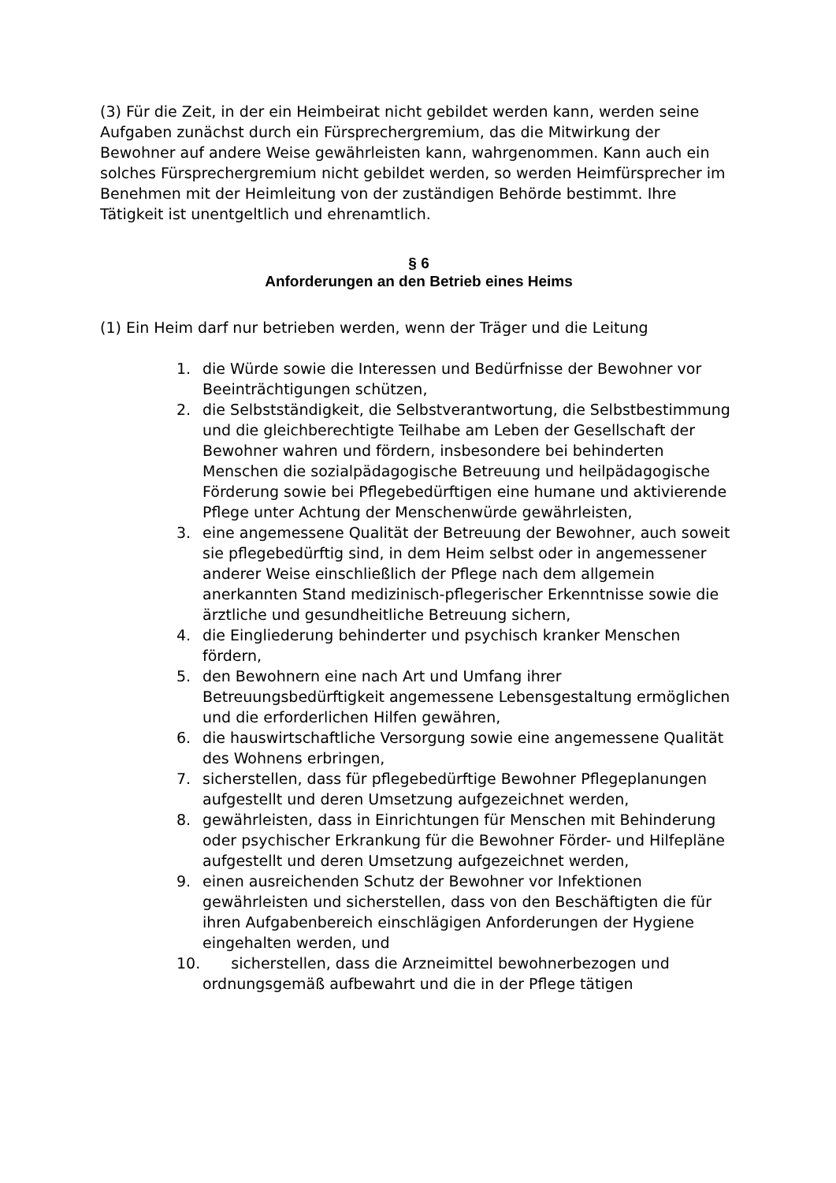(3) Für die Zeit, in der ein Heimbeirat nicht gebildet werden kann, werden seine Aufgaben zunächst durch ein Fürsprechergremium, das die Mitwirkung der Bewohner auf andere Weise gewährleisten kann, wahrgenommen. Kann auch ein solches Fürsprechergremium nicht gebildet werden, so werden Heimfürsprecher im Benehmen mit der Heimleitung von der zuständigen Behörde bestimmt. Ihre Tätigkeit ist unentgeltlich und ehrenamtlich.
§ 6
Anforderungen an den Betrieb eines Heims
(1) Ein Heim darf nur betrieben werden, wenn der Träger und die Leitung
1. die Würde sowie die Interessen und Bedürfnisse der Bewohner vor Beeinträchtigungen schützen,
2. die Selbstständigkeit, die Selbstverantwortung, die Selbstbestimmung und die gleichberechtigte Teilhabe am Leben der Gesellschaft der Bewohner wahren und fördern, insbesondere bei behinderten Menschen die sozialpädagogische Betreuung und heilpädagogische Förderung sowie bei Pflegebedürftigen eine humane und aktivierende Pflege unter Achtung der Menschenwürde gewährleisten,
3. eine angemessene Qualität der Betreuung der Bewohner, auch soweit sie pflegebedürftig sind, in dem Heim selbst oder in angemessener anderer Weise einschließlich der Pflege nach dem allgemein anerkannten Stand medizinisch-pflegerischer Erkenntnisse sowie die ärztliche und gesundheitliche Betreuung sichern,
4. die Eingliederung behinderter und psychisch kranker Menschen fördern,
5. den Bewohnern eine nach Art und Umfang ihrer Betreuungsbedürftigkeit angemessene Lebensgestaltung ermöglichen und die erforderlichen Hilfen gewähren,
6. die hauswirtschaftliche Versorgung sowie eine angemessene Qualität des Wohnens erbringen,
7. sicherstellen, dass für pflegebedürftige Bewohner Pflegeplanungen aufgestellt und deren Umsetzung aufgezeichnet werden,
8. gewährleisten, dass in Einrichtungen für Menschen mit Behinderung oder psychischer Erkrankung für die Bewohner Förder- und Hilfepläne aufgestellt und deren Umsetzung aufgezeichnet werden,
9. einen ausreichenden Schutz der Bewohner vor Infektionen gewährleisten und sicherstellen, dass von den Beschäftigten die für ihren Aufgabenbereich einschlägigen Anforderungen der Hygiene eingehalten werden, und
10. sicherstellen, dass die Arzneimittel bewohnerbezogen und ordnungsgemäß aufbewahrt und die in der Pflege tätigen